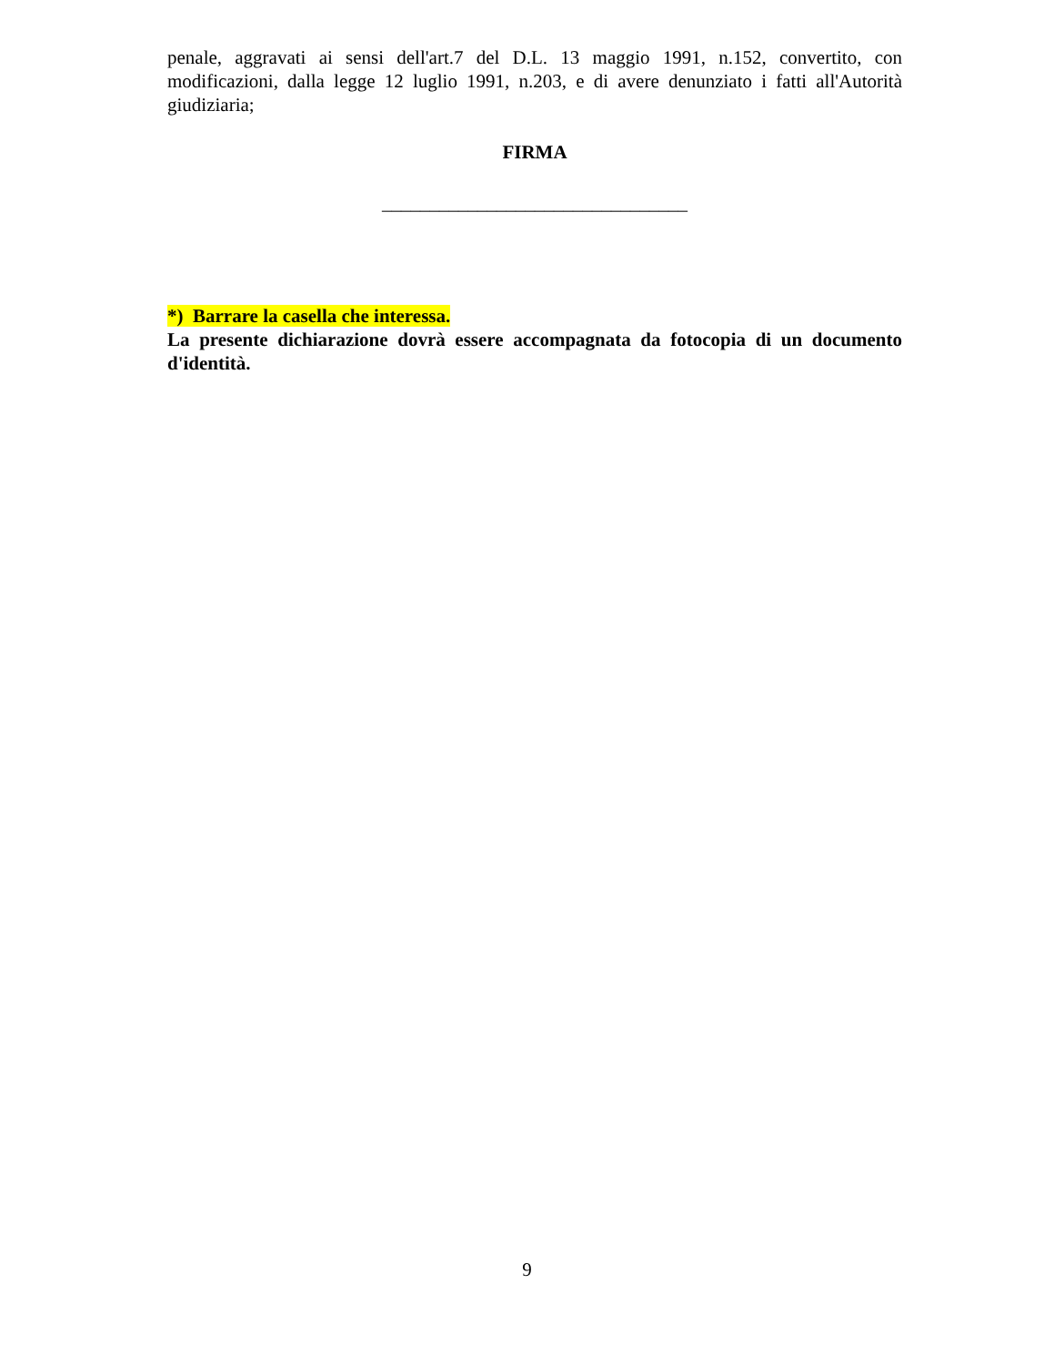penale, aggravati ai sensi dell'art.7 del D.L. 13 maggio 1991, n.152, convertito, con modificazioni, dalla legge 12 luglio 1991, n.203, e di avere denunziato i fatti all'Autorità giudiziaria;
FIRMA
________________________________
*) Barrare la casella che interessa.
La presente dichiarazione dovrà essere accompagnata da fotocopia di un documento d'identità.
9